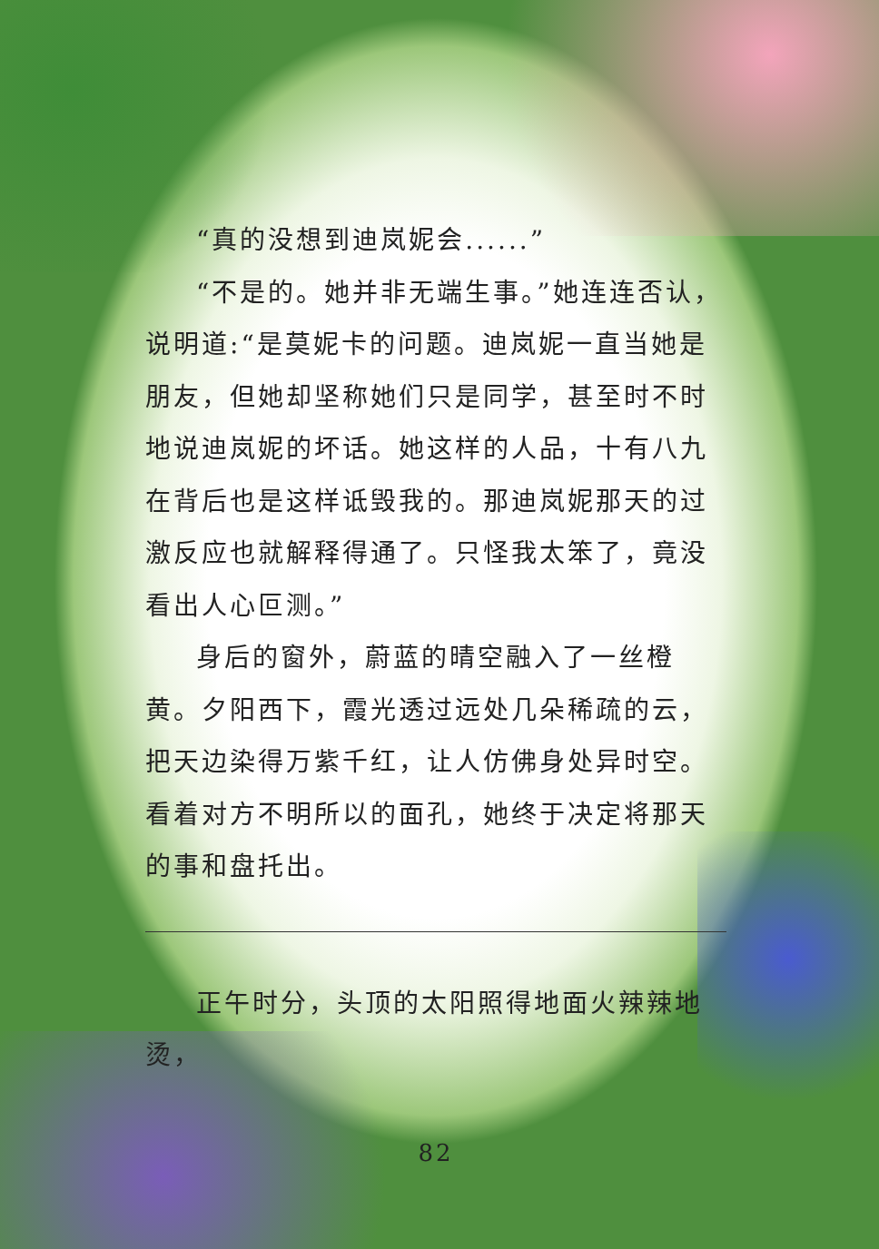“真的没想到迪岚妮会......”
“不是的。她并非无端生事。”她连连否认，说明道:“是莫妮卡的问题。迪岚妮一直当她是朋友，但她却坚称她们只是同学，甚至时不时地说迪岚妮的坏话。她这样的人品，十有八九在背后也是这样诋毁我的。那迪岚妮那天的过激反应也就解释得通了。只怪我太笨了，竟没看出人心叵测。”
身后的窗外，蔚蓝的晴空融入了一丝橙黄。夕阳西下，霞光透过远处几朵稀疏的云，把天边染得万紫千红，让人仿佛身处异时空。看着对方不明所以的面孔，她终于决定将那天的事和盘托出。
正午时分，头顶的太阳照得地面火辣辣地烫，
82